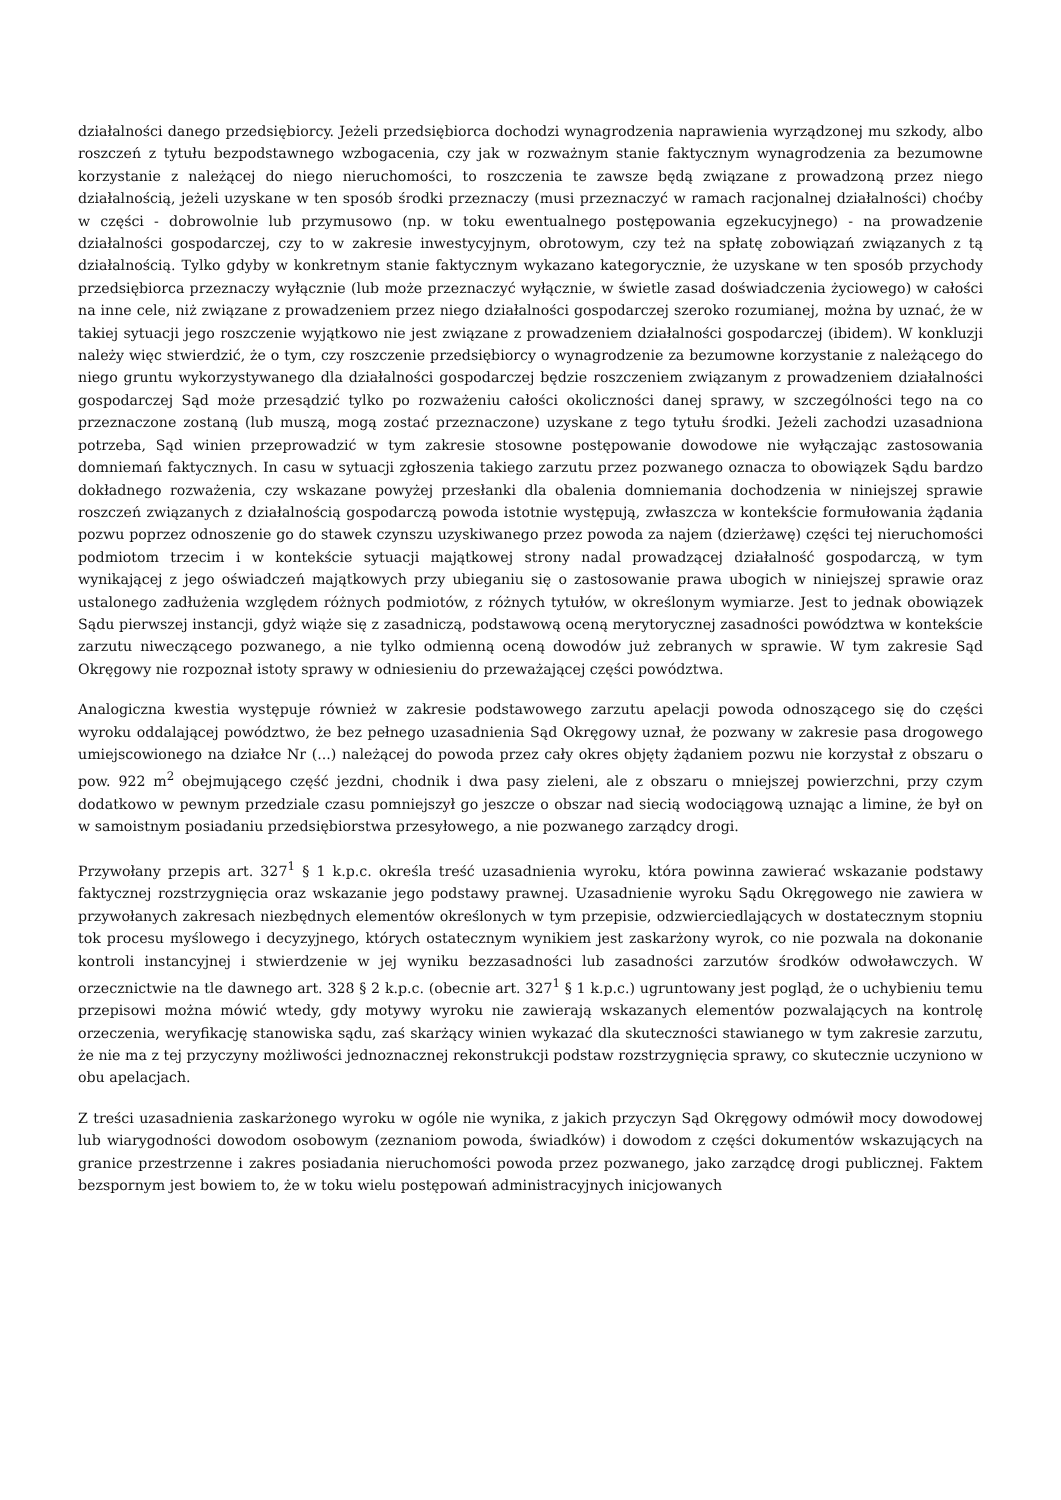działalności danego przedsiębiorcy. Jeżeli przedsiębiorca dochodzi wynagrodzenia naprawienia wyrządzonej mu szkody, albo roszczeń z tytułu bezpodstawnego wzbogacenia, czy jak w rozważnym stanie faktycznym wynagrodzenia za bezumowne korzystanie z należącej do niego nieruchomości, to roszczenia te zawsze będą związane z prowadzoną przez niego działalnością, jeżeli uzyskane w ten sposób środki przeznaczy (musi przeznaczyć w ramach racjonalnej działalności) choćby w części - dobrowolnie lub przymusowo (np. w toku ewentualnego postępowania egzekucyjnego) - na prowadzenie działalności gospodarczej, czy to w zakresie inwestycyjnym, obrotowym, czy też na spłatę zobowiązań związanych z tą działalnością. Tylko gdyby w konkretnym stanie faktycznym wykazano kategorycznie, że uzyskane w ten sposób przychody przedsiębiorca przeznaczy wyłącznie (lub może przeznaczyć wyłącznie, w świetle zasad doświadczenia życiowego) w całości na inne cele, niż związane z prowadzeniem przez niego działalności gospodarczej szeroko rozumianej, można by uznać, że w takiej sytuacji jego roszczenie wyjątkowo nie jest związane z prowadzeniem działalności gospodarczej (ibidem). W konkluzji należy więc stwierdzić, że o tym, czy roszczenie przedsiębiorcy o wynagrodzenie za bezumowne korzystanie z należącego do niego gruntu wykorzystywanego dla działalności gospodarczej będzie roszczeniem związanym z prowadzeniem działalności gospodarczej Sąd może przesądzić tylko po rozważeniu całości okoliczności danej sprawy, w szczególności tego na co przeznaczone zostaną (lub muszą, mogą zostać przeznaczone) uzyskane z tego tytułu środki. Jeżeli zachodzi uzasadniona potrzeba, Sąd winien przeprowadzić w tym zakresie stosowne postępowanie dowodowe nie wyłączając zastosowania domniemań faktycznych. In casu w sytuacji zgłoszenia takiego zarzutu przez pozwanego oznacza to obowiązek Sądu bardzo dokładnego rozważenia, czy wskazane powyżej przesłanki dla obalenia domniemania dochodzenia w niniejszej sprawie roszczeń związanych z działalnością gospodarczą powoda istotnie występują, zwłaszcza w kontekście formułowania żądania pozwu poprzez odnoszenie go do stawek czynszu uzyskiwanego przez powoda za najem (dzierżawę) części tej nieruchomości podmiotom trzecim i w kontekście sytuacji majątkowej strony nadal prowadzącej działalność gospodarczą, w tym wynikającej z jego oświadczeń majątkowych przy ubieganiu się o zastosowanie prawa ubogich w niniejszej sprawie oraz ustalonego zadłużenia względem różnych podmiotów, z różnych tytułów, w określonym wymiarze. Jest to jednak obowiązek Sądu pierwszej instancji, gdyż wiąże się z zasadniczą, podstawową oceną merytorycznej zasadności powództwa w kontekście zarzutu niweczącego pozwanego, a nie tylko odmienną oceną dowodów już zebranych w sprawie. W tym zakresie Sąd Okręgowy nie rozpoznał istoty sprawy w odniesieniu do przeważającej części powództwa.
Analogiczna kwestia występuje również w zakresie podstawowego zarzutu apelacji powoda odnoszącego się do części wyroku oddalającej powództwo, że bez pełnego uzasadnienia Sąd Okręgowy uznał, że pozwany w zakresie pasa drogowego umiejscowionego na działce Nr (...) należącej do powoda przez cały okres objęty żądaniem pozwu nie korzystał z obszaru o pow. 922 m<sup>2</sup> obejmującego część jezdni, chodnik i dwa pasy zieleni, ale z obszaru o mniejszej powierzchni, przy czym dodatkowo w pewnym przedziale czasu pomniejszył go jeszcze o obszar nad siecią wodociągową uznając a limine, że był on w samoistnym posiadaniu przedsiębiorstwa przesyłowego, a nie pozwanego zarządcy drogi.
Przywołany przepis art. 327<sup>1</sup> § 1 k.p.c. określa treść uzasadnienia wyroku, która powinna zawierać wskazanie podstawy faktycznej rozstrzygnięcia oraz wskazanie jego podstawy prawnej. Uzasadnienie wyroku Sądu Okręgowego nie zawiera w przywołanych zakresach niezbędnych elementów określonych w tym przepisie, odzwierciedlających w dostatecznym stopniu tok procesu myślowego i decyzyjnego, których ostatecznym wynikiem jest zaskarżony wyrok, co nie pozwala na dokonanie kontroli instancyjnej i stwierdzenie w jej wyniku bezzasadności lub zasadności zarzutów środków odwoławczych. W orzecznictwie na tle dawnego art. 328 § 2 k.p.c. (obecnie art. 327<sup>1</sup> § 1 k.p.c.) ugruntowany jest pogląd, że o uchybieniu temu przepisowi można mówić wtedy, gdy motywy wyroku nie zawierają wskazanych elementów pozwalających na kontrolę orzeczenia, weryfikację stanowiska sądu, zaś skarżący winien wykazać dla skuteczności stawianego w tym zakresie zarzutu, że nie ma z tej przyczyny możliwości jednoznacznej rekonstrukcji podstaw rozstrzygnięcia sprawy, co skutecznie uczyniono w obu apelacjach.
Z treści uzasadnienia zaskarżonego wyroku w ogóle nie wynika, z jakich przyczyn Sąd Okręgowy odmówił mocy dowodowej lub wiarygodności dowodom osobowym (zeznaniom powoda, świadków) i dowodom z części dokumentów wskazujących na granice przestrzenne i zakres posiadania nieruchomości powoda przez pozwanego, jako zarządcę drogi publicznej. Faktem bezspornym jest bowiem to, że w toku wielu postępowań administracyjnych inicjowanych